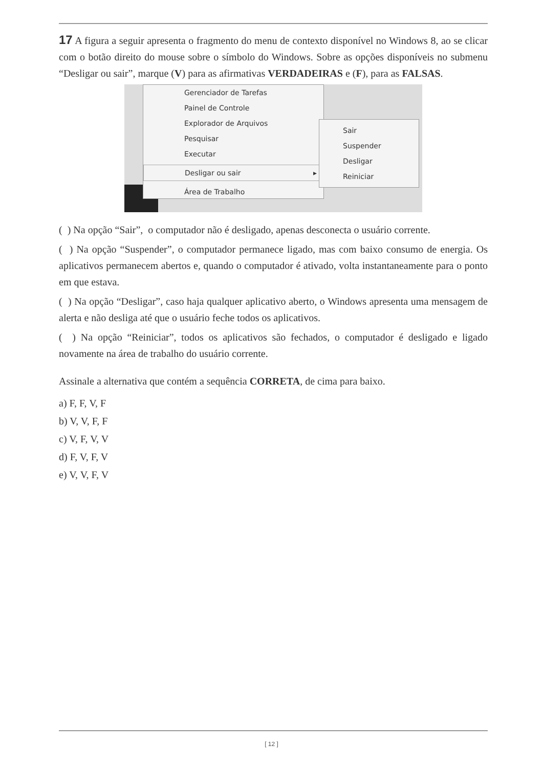17 A figura a seguir apresenta o fragmento do menu de contexto disponível no Windows 8, ao se clicar com o botão direito do mouse sobre o símbolo do Windows. Sobre as opções disponíveis no submenu “Desligar ou sair”, marque (V) para as afirmativas VERDADEIRAS e (F), para as FALSAS.
Gerenciador de Tarefas
Painel de Controle
Explorador de Arquivos
Pesquisar
Executar
Desligar ou sair ▸
Área de Trabalho
Sair
Suspender
Desligar
Reiniciar
( ) Na opção “Sair”, o computador não é desligado, apenas desconecta o usuário corrente.
( ) Na opção “Suspender”, o computador permanece ligado, mas com baixo consumo de energia. Os aplicativos permanecem abertos e, quando o computador é ativado, volta instantaneamente para o ponto em que estava.
( ) Na opção “Desligar”, caso haja qualquer aplicativo aberto, o Windows apresenta uma mensagem de alerta e não desliga até que o usuário feche todos os aplicativos.
( ) Na opção “Reiniciar”, todos os aplicativos são fechados, o computador é desligado e ligado novamente na área de trabalho do usuário corrente.
Assinale a alternativa que contém a sequência CORRETA, de cima para baixo.
a) F, F, V, F
b) V, V, F, F
c) V, F, V, V
d) F, V, F, V
e) V, V, F, V
[ 12 ]